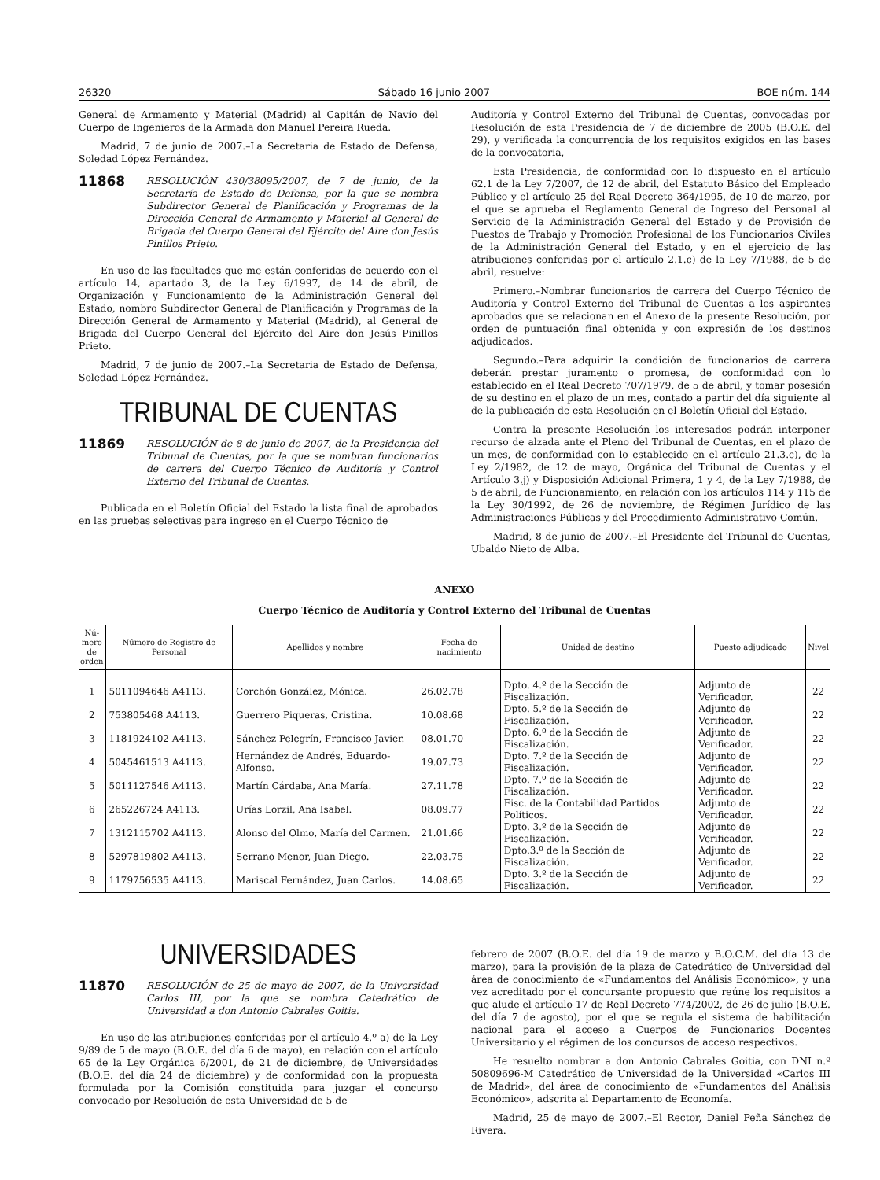26320 Sábado 16 junio 2007 BOE núm. 144
General de Armamento y Material (Madrid) al Capitán de Navío del Cuerpo de Ingenieros de la Armada don Manuel Pereira Rueda.
Madrid, 7 de junio de 2007.–La Secretaria de Estado de Defensa, Soledad López Fernández.
11868 RESOLUCIÓN 430/38095/2007, de 7 de junio, de la Secretaría de Estado de Defensa, por la que se nombra Subdirector General de Planificación y Programas de la Dirección General de Armamento y Material al General de Brigada del Cuerpo General del Ejército del Aire don Jesús Pinillos Prieto.
En uso de las facultades que me están conferidas de acuerdo con el artículo 14, apartado 3, de la Ley 6/1997, de 14 de abril, de Organización y Funcionamiento de la Administración General del Estado, nombro Subdirector General de Planificación y Programas de la Dirección General de Armamento y Material (Madrid), al General de Brigada del Cuerpo General del Ejército del Aire don Jesús Pinillos Prieto.
Madrid, 7 de junio de 2007.–La Secretaria de Estado de Defensa, Soledad López Fernández.
TRIBUNAL DE CUENTAS
11869 RESOLUCIÓN de 8 de junio de 2007, de la Presidencia del Tribunal de Cuentas, por la que se nombran funcionarios de carrera del Cuerpo Técnico de Auditoría y Control Externo del Tribunal de Cuentas.
Publicada en el Boletín Oficial del Estado la lista final de aprobados en las pruebas selectivas para ingreso en el Cuerpo Técnico de
Auditoría y Control Externo del Tribunal de Cuentas, convocadas por Resolución de esta Presidencia de 7 de diciembre de 2005 (B.O.E. del 29), y verificada la concurrencia de los requisitos exigidos en las bases de la convocatoria,
Esta Presidencia, de conformidad con lo dispuesto en el artículo 62.1 de la Ley 7/2007, de 12 de abril, del Estatuto Básico del Empleado Público y el artículo 25 del Real Decreto 364/1995, de 10 de marzo, por el que se aprueba el Reglamento General de Ingreso del Personal al Servicio de la Administración General del Estado y de Provisión de Puestos de Trabajo y Promoción Profesional de los Funcionarios Civiles de la Administración General del Estado, y en el ejercicio de las atribuciones conferidas por el artículo 2.1.c) de la Ley 7/1988, de 5 de abril, resuelve:
Primero.–Nombrar funcionarios de carrera del Cuerpo Técnico de Auditoría y Control Externo del Tribunal de Cuentas a los aspirantes aprobados que se relacionan en el Anexo de la presente Resolución, por orden de puntuación final obtenida y con expresión de los destinos adjudicados.
Segundo.–Para adquirir la condición de funcionarios de carrera deberán prestar juramento o promesa, de conformidad con lo establecido en el Real Decreto 707/1979, de 5 de abril, y tomar posesión de su destino en el plazo de un mes, contado a partir del día siguiente al de la publicación de esta Resolución en el Boletín Oficial del Estado.
Contra la presente Resolución los interesados podrán interponer recurso de alzada ante el Pleno del Tribunal de Cuentas, en el plazo de un mes, de conformidad con lo establecido en el artículo 21.3.c), de la Ley 2/1982, de 12 de mayo, Orgánica del Tribunal de Cuentas y el Artículo 3.j) y Disposición Adicional Primera, 1 y 4, de la Ley 7/1988, de 5 de abril, de Funcionamiento, en relación con los artículos 114 y 115 de la Ley 30/1992, de 26 de noviembre, de Régimen Jurídico de las Administraciones Públicas y del Procedimiento Administrativo Común.
Madrid, 8 de junio de 2007.–El Presidente del Tribunal de Cuentas, Ubaldo Nieto de Alba.
ANEXO
Cuerpo Técnico de Auditoría y Control Externo del Tribunal de Cuentas
| Nú- mero de orden | Número de Registro de Personal | Apellidos y nombre | Fecha de nacimiento | Unidad de destino | Puesto adjudicado | Nivel |
| --- | --- | --- | --- | --- | --- | --- |
| 1 | 5011094646 A4113. | Corchón González, Mónica. | 26.02.78 | Dpto. 4.º de la Sección de Fiscalización. | Adjunto de Verificador. | 22 |
| 2 | 753805468 A4113. | Guerrero Piqueras, Cristina. | 10.08.68 | Dpto. 5.º de la Sección de Fiscalización. | Adjunto de Verificador. | 22 |
| 3 | 1181924102 A4113. | Sánchez Pelegrín, Francisco Javier. | 08.01.70 | Dpto. 6.º de la Sección de Fiscalización. | Adjunto de Verificador. | 22 |
| 4 | 5045461513 A4113. | Hernández de Andrés, Eduardo-Alfonso. | 19.07.73 | Dpto. 7.º de la Sección de Fiscalización. | Adjunto de Verificador. | 22 |
| 5 | 5011127546 A4113. | Martín Cárdaba, Ana María. | 27.11.78 | Dpto. 7.º de la Sección de Fiscalización. | Adjunto de Verificador. | 22 |
| 6 | 265226724 A4113. | Urías Lorzil, Ana Isabel. | 08.09.77 | Fisc. de la Contabilidad Partidos Políticos. | Adjunto de Verificador. | 22 |
| 7 | 1312115702 A4113. | Alonso del Olmo, María del Carmen. | 21.01.66 | Dpto. 3.º de la Sección de Fiscalización. | Adjunto de Verificador. | 22 |
| 8 | 5297819802 A4113. | Serrano Menor, Juan Diego. | 22.03.75 | Dpto.3.º de la Sección de Fiscalización. | Adjunto de Verificador. | 22 |
| 9 | 1179756535 A4113. | Mariscal Fernández, Juan Carlos. | 14.08.65 | Dpto. 3.º de la Sección de Fiscalización. | Adjunto de Verificador. | 22 |
UNIVERSIDADES
11870 RESOLUCIÓN de 25 de mayo de 2007, de la Universidad Carlos III, por la que se nombra Catedrático de Universidad a don Antonio Cabrales Goitia.
En uso de las atribuciones conferidas por el artículo 4.º a) de la Ley 9/89 de 5 de mayo (B.O.E. del día 6 de mayo), en relación con el artículo 65 de la Ley Orgánica 6/2001, de 21 de diciembre, de Universidades (B.O.E. del día 24 de diciembre) y de conformidad con la propuesta formulada por la Comisión constituida para juzgar el concurso convocado por Resolución de esta Universidad de 5 de
febrero de 2007 (B.O.E. del día 19 de marzo y B.O.C.M. del día 13 de marzo), para la provisión de la plaza de Catedrático de Universidad del área de conocimiento de «Fundamentos del Análisis Económico», y una vez acreditado por el concursante propuesto que reúne los requisitos a que alude el artículo 17 de Real Decreto 774/2002, de 26 de julio (B.O.E. del día 7 de agosto), por el que se regula el sistema de habilitación nacional para el acceso a Cuerpos de Funcionarios Docentes Universitario y el régimen de los concursos de acceso respectivos.
He resuelto nombrar a don Antonio Cabrales Goitia, con DNI n.º 50809696-M Catedrático de Universidad de la Universidad «Carlos III de Madrid», del área de conocimiento de «Fundamentos del Análisis Económico», adscrita al Departamento de Economía.
Madrid, 25 de mayo de 2007.–El Rector, Daniel Peña Sánchez de Rivera.